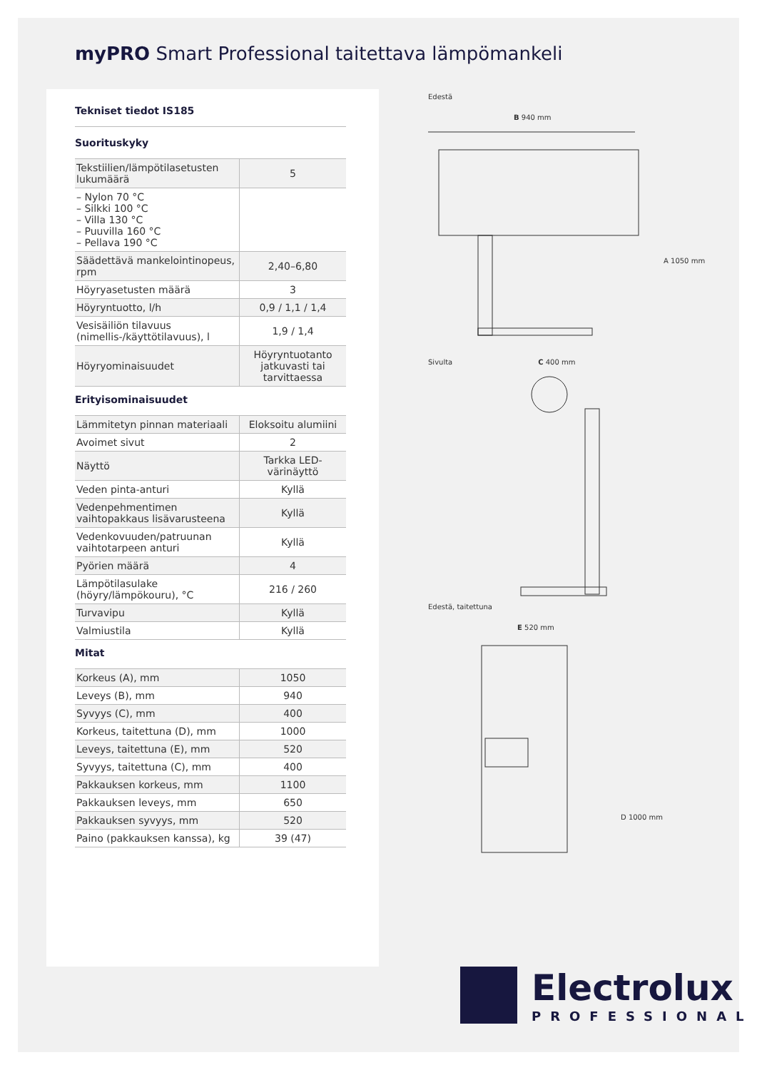myPRO Smart Professional taitettava lämpömankeli
Tekniset tiedot IS185
Suorituskyky
| Tekstiilien/lämpötilasetusten lukumäärä | 5 |
| – Nylon 70 °C – Silkki 100 °C – Villa 130 °C – Puuvilla 160 °C – Pellava 190 °C | |
| Säädettävä mankelointinopeus, rpm | 2,40–6,80 |
| Höyryasetusten määrä | 3 |
| Höyryntuotto, l/h | 0,9 / 1,1 / 1,4 |
| Vesisäiliön tilavuus (nimellis-/käyttötilavuus), l | 1,9 / 1,4 |
| Höyryominaisuudet | Höyryntuotanto jatkuvasti tai tarvittaessa |
Erityisominaisuudet
| Lämmitetyn pinnan materiaali | Eloksoitu alumiini |
| Avoimet sivut | 2 |
| Näyttö | Tarkka LED-värinäyttö |
| Veden pinta-anturi | Kyllä |
| Vedenpehmentimen vaihtopakkaus lisävarusteena | Kyllä |
| Vedenkovuuden/patruunan vaihtotarpeen anturi | Kyllä |
| Pyörien määrä | 4 |
| Lämpötilasulake (höyry/lämpökouru), °C | 216 / 260 |
| Turvavipu | Kyllä |
| Valmiustila | Kyllä |
Mitat
| Korkeus (A), mm | 1050 |
| Leveys (B), mm | 940 |
| Syvyys (C), mm | 400 |
| Korkeus, taitettuna (D), mm | 1000 |
| Leveys, taitettuna (E), mm | 520 |
| Syvyys, taitettuna (C), mm | 400 |
| Pakkauksen korkeus, mm | 1100 |
| Pakkauksen leveys, mm | 650 |
| Pakkauksen syvyys, mm | 520 |
| Paino (pakkauksen kanssa), kg | 39 (47) |
Edestä
B 940 mm
A 1050 mm
Sivulta C 400 mm
Edestä, taitettuna
E 520 mm
D 1000 mm
Electrolux
PROFESSIONAL